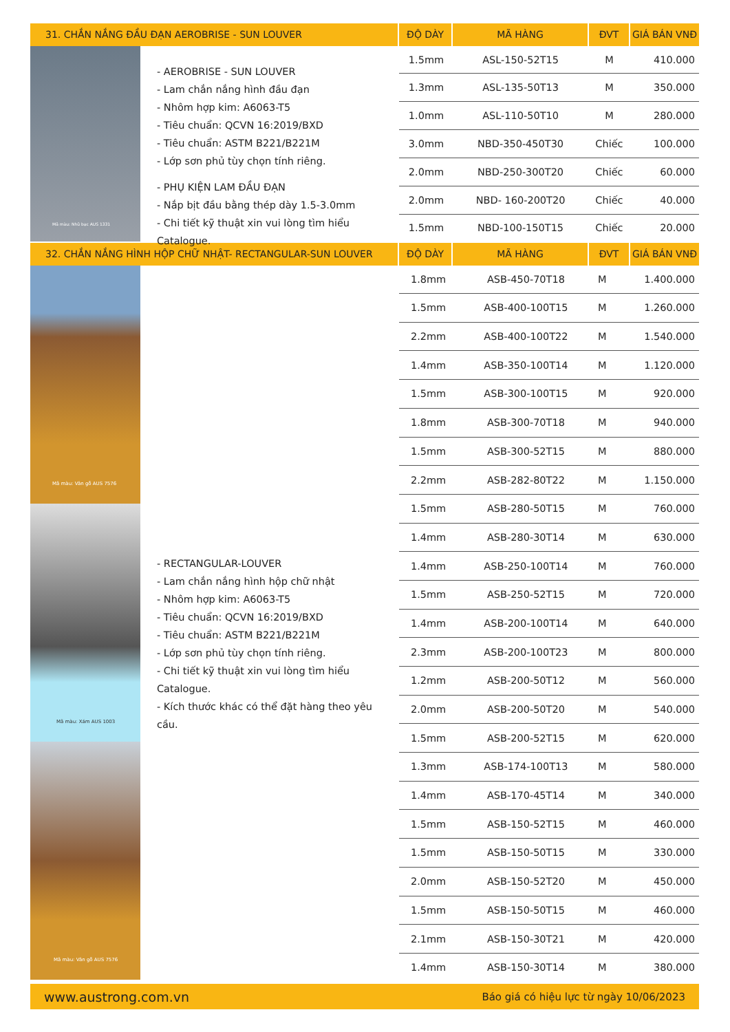31. CHẮN NẮNG ĐẦU ĐẠN AEROBRISE - SUN LOUVER ĐỘ DÀY MÃ HÀNG ĐVT GIÁ BÁN VNĐ
Mã màu: Nhũ bạc AUS 1331
- AEROBRISE - SUN LOUVER
- Lam chắn nắng hình đầu đạn
- Nhôm hợp kim: A6063-T5
- Tiêu chuẩn: QCVN 16:2019/BXD
- Tiêu chuẩn: ASTM B221/B221M
- Lớp sơn phủ tùy chọn tính riêng.
- PHỤ KIỆN LAM ĐẦU ĐẠN
- Nắp bịt đầu bằng thép dày 1.5-3.0mm
- Chi tiết kỹ thuật xin vui lòng tìm hiểu Catalogue.
| 1.5mm | ASL-150-52T15 | M | 410.000 |
| 1.3mm | ASL-135-50T13 | M | 350.000 |
| 1.0mm | ASL-110-50T10 | M | 280.000 |
| 3.0mm | NBD-350-450T30 | Chiếc | 100.000 |
| 2.0mm | NBD-250-300T20 | Chiếc | 60.000 |
| 2.0mm | NBD- 160-200T20 | Chiếc | 40.000 |
| 1.5mm | NBD-100-150T15 | Chiếc | 20.000 |
32. CHẮN NẮNG HÌNH HỘP CHỮ NHẬT- RECTANGULAR-SUN LOUVER ĐỘ DÀY MÃ HÀNG ĐVT GIÁ BÁN VNĐ
Mã màu: Vân gỗ AUS 7576
Mã màu: Xám AUS 1003
Mã màu: Vân gỗ AUS 7576
- RECTANGULAR-LOUVER
- Lam chắn nắng hình hộp chữ nhật
- Nhôm hợp kim: A6063-T5
- Tiêu chuẩn: QCVN 16:2019/BXD
- Tiêu chuẩn: ASTM B221/B221M
- Lớp sơn phủ tùy chọn tính riêng.
- Chi tiết kỹ thuật xin vui lòng tìm hiểu Catalogue.
- Kích thước khác có thể đặt hàng theo yêu cầu.
| 1.8mm | ASB-450-70T18 | M | 1.400.000 |
| 1.5mm | ASB-400-100T15 | M | 1.260.000 |
| 2.2mm | ASB-400-100T22 | M | 1.540.000 |
| 1.4mm | ASB-350-100T14 | M | 1.120.000 |
| 1.5mm | ASB-300-100T15 | M | 920.000 |
| 1.8mm | ASB-300-70T18 | M | 940.000 |
| 1.5mm | ASB-300-52T15 | M | 880.000 |
| 2.2mm | ASB-282-80T22 | M | 1.150.000 |
| 1.5mm | ASB-280-50T15 | M | 760.000 |
| 1.4mm | ASB-280-30T14 | M | 630.000 |
| 1.4mm | ASB-250-100T14 | M | 760.000 |
| 1.5mm | ASB-250-52T15 | M | 720.000 |
| 1.4mm | ASB-200-100T14 | M | 640.000 |
| 2.3mm | ASB-200-100T23 | M | 800.000 |
| 1.2mm | ASB-200-50T12 | M | 560.000 |
| 2.0mm | ASB-200-50T20 | M | 540.000 |
| 1.5mm | ASB-200-52T15 | M | 620.000 |
| 1.3mm | ASB-174-100T13 | M | 580.000 |
| 1.4mm | ASB-170-45T14 | M | 340.000 |
| 1.5mm | ASB-150-52T15 | M | 460.000 |
| 1.5mm | ASB-150-50T15 | M | 330.000 |
| 2.0mm | ASB-150-52T20 | M | 450.000 |
| 1.5mm | ASB-150-50T15 | M | 460.000 |
| 2.1mm | ASB-150-30T21 | M | 420.000 |
| 1.4mm | ASB-150-30T14 | M | 380.000 |
www.austrong.com.vn Báo giá có hiệu lực từ ngày 10/06/2023